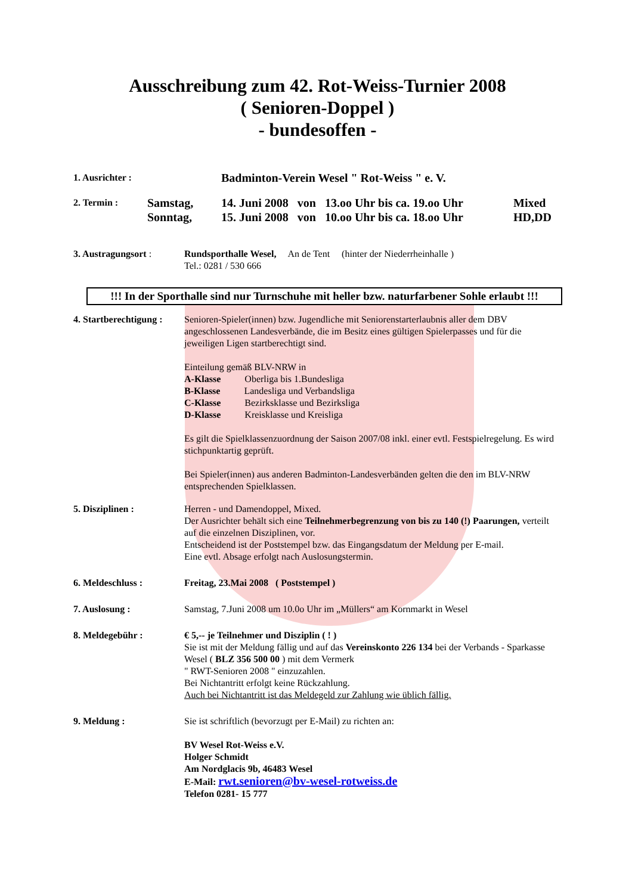Ausschreibung zum 42. Rot-Weiss-Turnier 2008
( Senioren-Doppel )
- bundesoffen -
1. Ausrichter : Badminton-Verein Wesel " Rot-Weiss " e. V.
2. Termin : Samstag,
Sonntag, 14. Juni 2008 von 13.oo Uhr bis ca. 19.oo Uhr
15. Juni 2008 von 10.oo Uhr bis ca. 18.oo Uhr Mixed
HD,DD
3. Austragungsort : Rundsporthalle Wesel, An de Tent (hinter der Niederrheinhalle )
Tel.: 0281 / 530 666
!!! In der Sporthalle sind nur Turnschuhe mit heller bzw. naturfarbener Sohle erlaubt !!!
4. Startberechtigung : Senioren-Spieler(innen) bzw. Jugendliche mit Seniorenstarterlaubnis aller dem DBV angeschlossenen Landesverbände, die im Besitz eines gültigen Spielerpasses und für die jeweiligen Ligen startberechtigt sind.
Einteilung gemäß BLV-NRW in
A-Klasse Oberliga bis 1.Bundesliga
B-Klasse Landesliga und Verbandsliga
C-Klasse Bezirksklasse und Bezirksliga
D-Klasse Kreisklasse und Kreisliga
Es gilt die Spielklassenzuordnung der Saison 2007/08 inkl. einer evtl. Festspielregelung. Es wird stichpunktartig geprüft.
Bei Spieler(innen) aus anderen Badminton-Landesverbänden gelten die den im BLV-NRW entsprechenden Spielklassen.
5. Disziplinen : Herren - und Damendoppel, Mixed.
Der Ausrichter behält sich eine Teilnehmerbegrenzung von bis zu 140 (!) Paarungen, verteilt auf die einzelnen Disziplinen, vor.
Entscheidend ist der Poststempel bzw. das Eingangsdatum der Meldung per E-mail.
Eine evtl. Absage erfolgt nach Auslosungstermin.
6. Meldeschluss : Freitag, 23.Mai 2008 ( Poststempel )
7. Auslosung : Samstag, 7.Juni 2008 um 10.0o Uhr im „Müllers“ am Kornmarkt in Wesel
8. Meldegebühr : € 5,-- je Teilnehmer und Disziplin ( ! )
Sie ist mit der Meldung fällig und auf das Vereinskonto 226 134 bei der Verbands - Sparkasse Wesel ( BLZ 356 500 00 ) mit dem Vermerk
" RWT-Senioren 2008 " einzuzahlen.
Bei Nichtantritt erfolgt keine Rückzahlung.
Auch bei Nichtantritt ist das Meldegeld zur Zahlung wie üblich fällig.
9. Meldung : Sie ist schriftlich (bevorzugt per E-Mail) zu richten an:
BV Wesel Rot-Weiss e.V.
Holger Schmidt
Am Nordglacis 9b, 46483 Wesel
E-Mail: rwt.senioren@bv-wesel-rotweiss.de
Telefon 0281- 15 777